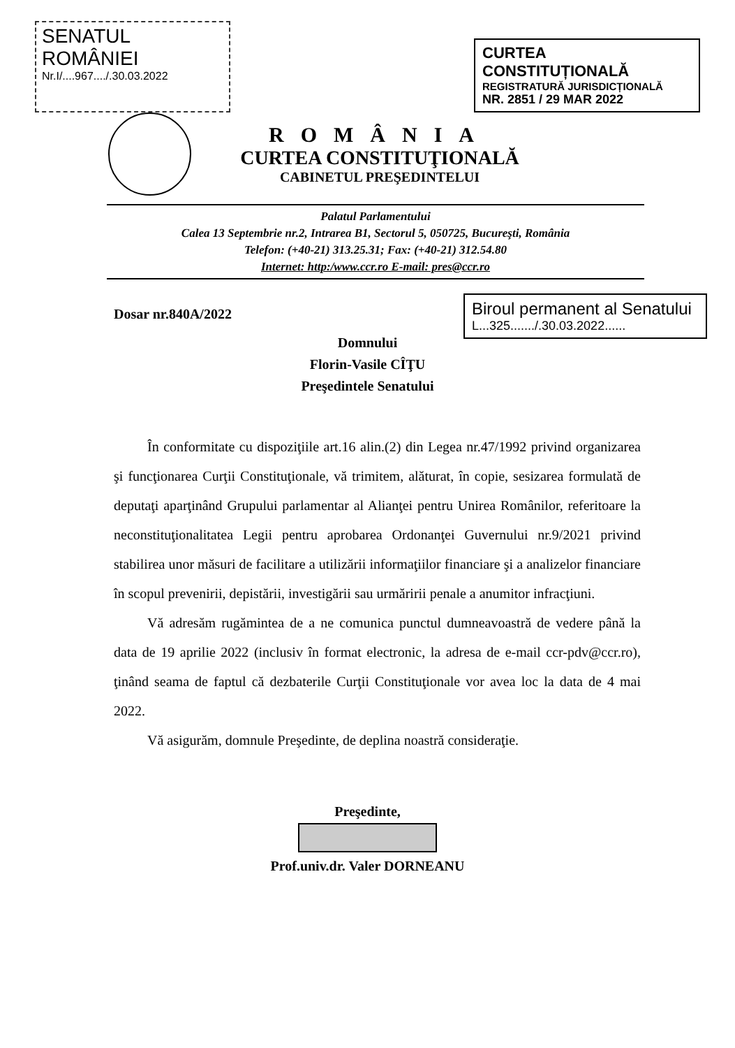SENATUL ROMÂNIEI
Nr.I/....967..../.30.03.2022
CURTEA CONSTITUȚIONALĂ
REGISTRATURĂ JURISDICȚIONALĂ
NR. 2851 / 29 MAR 2022
ROMÂNIA
CURTEA CONSTITUŢIONALĂ
CABINETUL PREŞEDINTELUI
Palatul Parlamentului
Calea 13 Septembrie nr.2, Intrarea B1, Sectorul 5, 050725, Bucureşti, România
Telefon: (+40-21) 313.25.31; Fax: (+40-21) 312.54.80
Internet: http:/www.ccr.ro E-mail: pres@ccr.ro
Dosar nr.840A/2022
Biroul permanent al Senatului
L...325......./.30.03.2022......
Domnului
Florin-Vasile CÎŢU
Preşedintele Senatului
În conformitate cu dispoziţiile art.16 alin.(2) din Legea nr.47/1992 privind organizarea şi funcţionarea Curţii Constituţionale, vă trimitem, alăturat, în copie, sesizarea formulată de deputaţi aparţinând Grupului parlamentar al Alianţei pentru Unirea Românilor, referitoare la neconstituţionalitatea Legii pentru aprobarea Ordonanţei Guvernului nr.9/2021 privind stabilirea unor măsuri de facilitare a utilizării informaţiilor financiare şi a analizelor financiare în scopul prevenirii, depistării, investigării sau urmăririi penale a anumitor infracţiuni.
Vă adresăm rugămintea de a ne comunica punctul dumneavoastră de vedere până la data de 19 aprilie 2022 (inclusiv în format electronic, la adresa de e-mail ccr-pdv@ccr.ro), ţinând seama de faptul că dezbaterile Curţii Constituţionale vor avea loc la data de 4 mai 2022.
Vă asigurăm, domnule Preşedinte, de deplina noastră consideraţie.
Preşedinte,
Prof.univ.dr. Valer DORNEANU